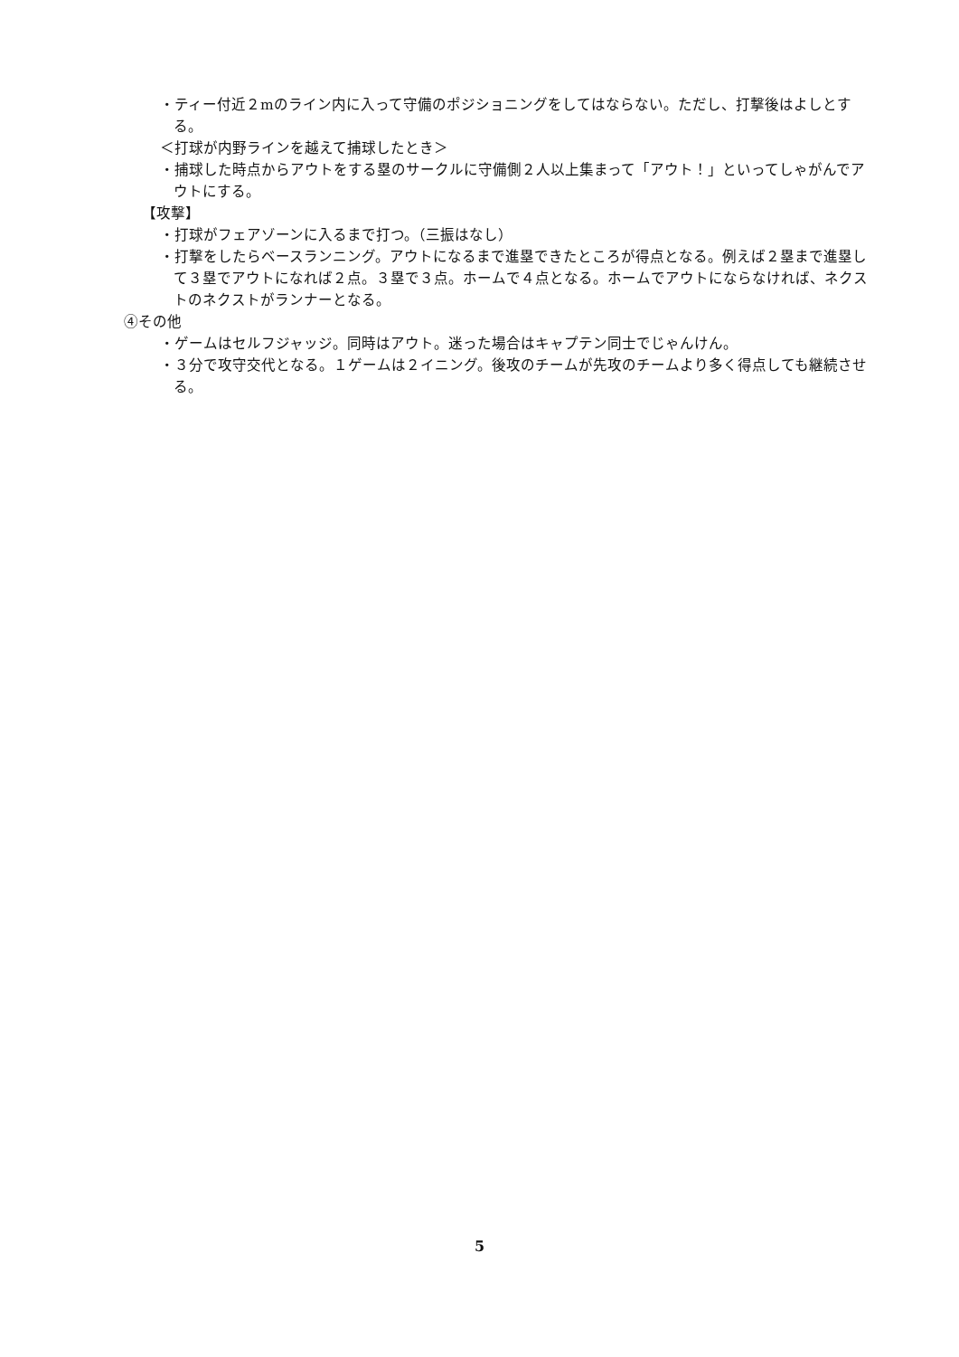・ティー付近２mのライン内に入って守備のポジショニングをしてはならない。ただし、打撃後はよしとする。
＜打球が内野ラインを越えて捕球したとき＞
・捕球した時点からアウトをする塁のサークルに守備側２人以上集まって「アウト！」といってしゃがんでアウトにする。
【攻撃】
・打球がフェアゾーンに入るまで打つ。（三振はなし）
・打撃をしたらベースランニング。アウトになるまで進塁できたところが得点となる。例えば２塁まで進塁して３塁でアウトになれば２点。３塁で３点。ホームで４点となる。ホームでアウトにならなければ、ネクストのネクストがランナーとなる。
④その他
・ゲームはセルフジャッジ。同時はアウト。迷った場合はキャプテン同士でじゃんけん。
・３分で攻守交代となる。１ゲームは２イニング。後攻のチームが先攻のチームより多く得点しても継続させる。
5